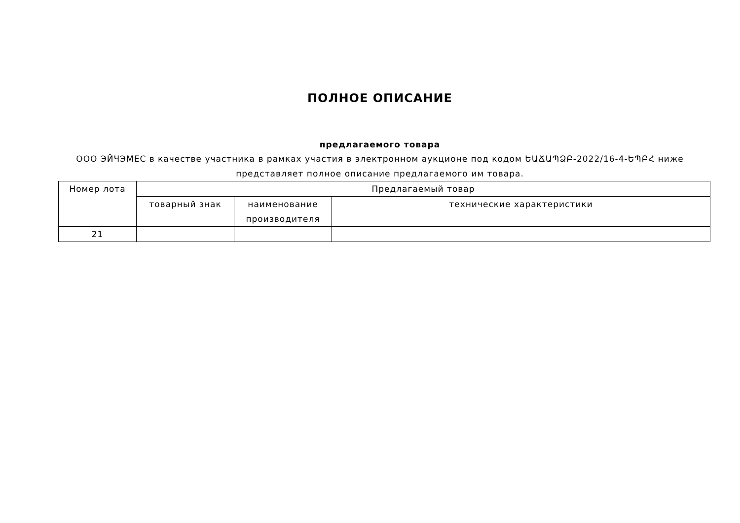ПОЛНОЕ ОПИСАНИЕ
предлагаемого товара
ООО ЭЙЧЭМЕС в качестве участника в рамках участия в электронном аукционе под кодом ԵԱՃԱՊՁԲ-2022/16-4-ԵՊԲՀ ниже
представляет полное описание предлагаемого им товара.
| Номер лота | Предлагаемый товар | | |
| --- | --- | --- | --- |
| | товарный знак | наименование производителя | технические характеристики |
| 21 | | | |